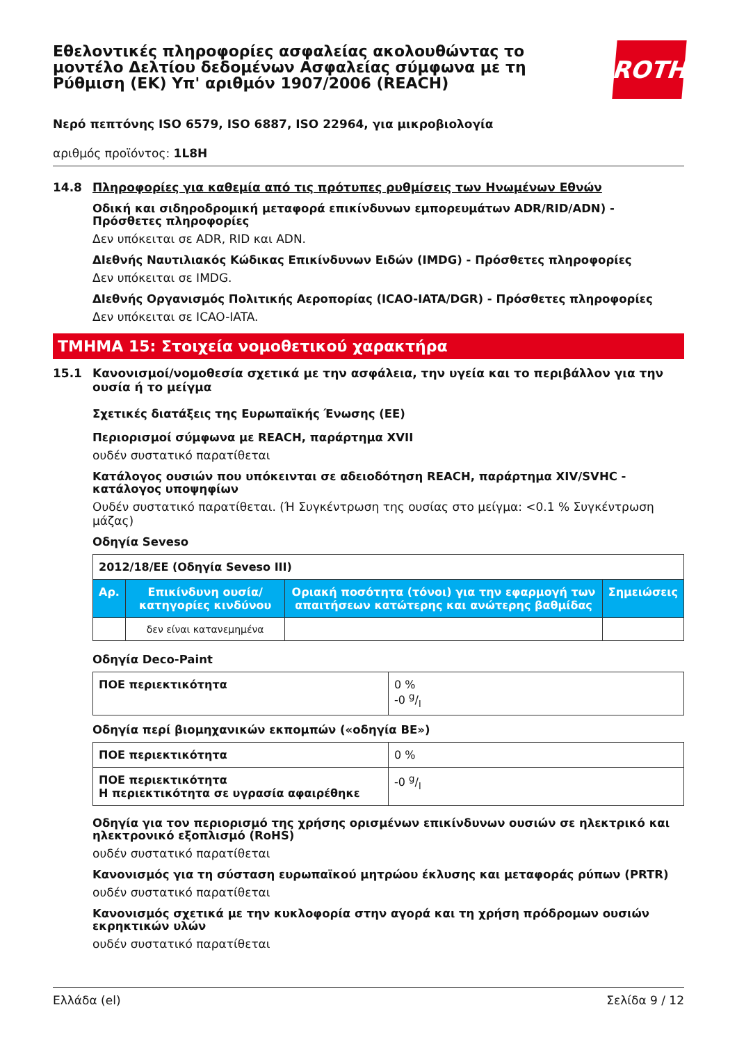Εθελοντικές πληροφορίες ασφαλείας ακολουθώντας το
μοντέλο Δελτίου δεδομένων Ασφαλείας σύμφωνα με τη
Ρύθμιση (ΕΚ) Υπ' αριθμόν 1907/2006 (REACH)
ROTH
Νερό πεπτόνης ISO 6579, ISO 6887, ISO 22964, για μικροβιολογία
αριθμός προϊόντος: 1L8H
14.8 Πληροφορίες για καθεμία από τις πρότυπες ρυθμίσεις των Ηνωμένων Εθνών
Οδική και σιδηροδρομική μεταφορά επικίνδυνων εμπορευμάτων ADR/RID/ADN) - Πρόσθετες πληροφορίες
Δεν υπόκειται σε ADR, RID και ADN.
ΔΙεθνής Ναυτιλιακός Κώδικας Επικίνδυνων Ειδών (IMDG) - Πρόσθετες πληροφορίες
Δεν υπόκειται σε IMDG.
ΔΙεθνής Οργανισμός Πολιτικής Αεροπορίας (ICAO-IATA/DGR) - Πρόσθετες πληροφορίες
Δεν υπόκειται σε ICAO-IATA.
ΤΜΗΜΑ 15: Στοιχεία νομοθετικού χαρακτήρα
15.1 Κανονισμοί/νομοθεσία σχετικά με την ασφάλεια, την υγεία και το περιβάλλον για την ουσία ή το μείγμα
Σχετικές διατάξεις της Ευρωπαϊκής Ένωσης (ΕΕ)
Περιορισμοί σύμφωνα με REACH, παράρτημα XVII
ουδέν συστατικό παρατίθεται
Κατάλογος ουσιών που υπόκεινται σε αδειοδότηση REACH, παράρτημα XIV/SVHC - κατάλογος υποψηφίων
Ουδέν συστατικό παρατίθεται. (Ή Συγκέντρωση της ουσίας στο μείγμα: <0.1 % Συγκέντρωση μάζας)
Οδηγία Seveso
| 2012/18/ΕΕ (Οδηγία Seveso III) | | | |
| Αρ. | Επικίνδυνη ουσία/κατηγορίες κινδύνου | Οριακή ποσότητα (τόνοι) για την εφαρμογή των απαιτήσεων κατώτερης και ανώτερης βαθμίδας | Σημειώσεις |
| | δεν είναι κατανεμημένα | | |
Οδηγία Deco-Paint
| ΠΟΕ περιεκτικότητα | 0 % -0 g/l |
Οδηγία περί βιομηχανικών εκπομπών («οδηγία ΒΕ»)
| ΠΟΕ περιεκτικότητα | 0 % |
| ΠΟΕ περιεκτικότητα Η περιεκτικότητα σε υγρασία αφαιρέθηκε | -0 g/l |
Οδηγία για τον περιορισμό της χρήσης ορισμένων επικίνδυνων ουσιών σε ηλεκτρικό και ηλεκτρονικό εξοπλισμό (RoHS)
ουδέν συστατικό παρατίθεται
Κανονισμός για τη σύσταση ευρωπαϊκού μητρώου έκλυσης και μεταφοράς ρύπων (PRTR)
ουδέν συστατικό παρατίθεται
Κανονισμός σχετικά με την κυκλοφορία στην αγορά και τη χρήση πρόδρομων ουσιών εκρηκτικών υλών
ουδέν συστατικό παρατίθεται
Ελλάδα (el) Σελίδα 9 / 12